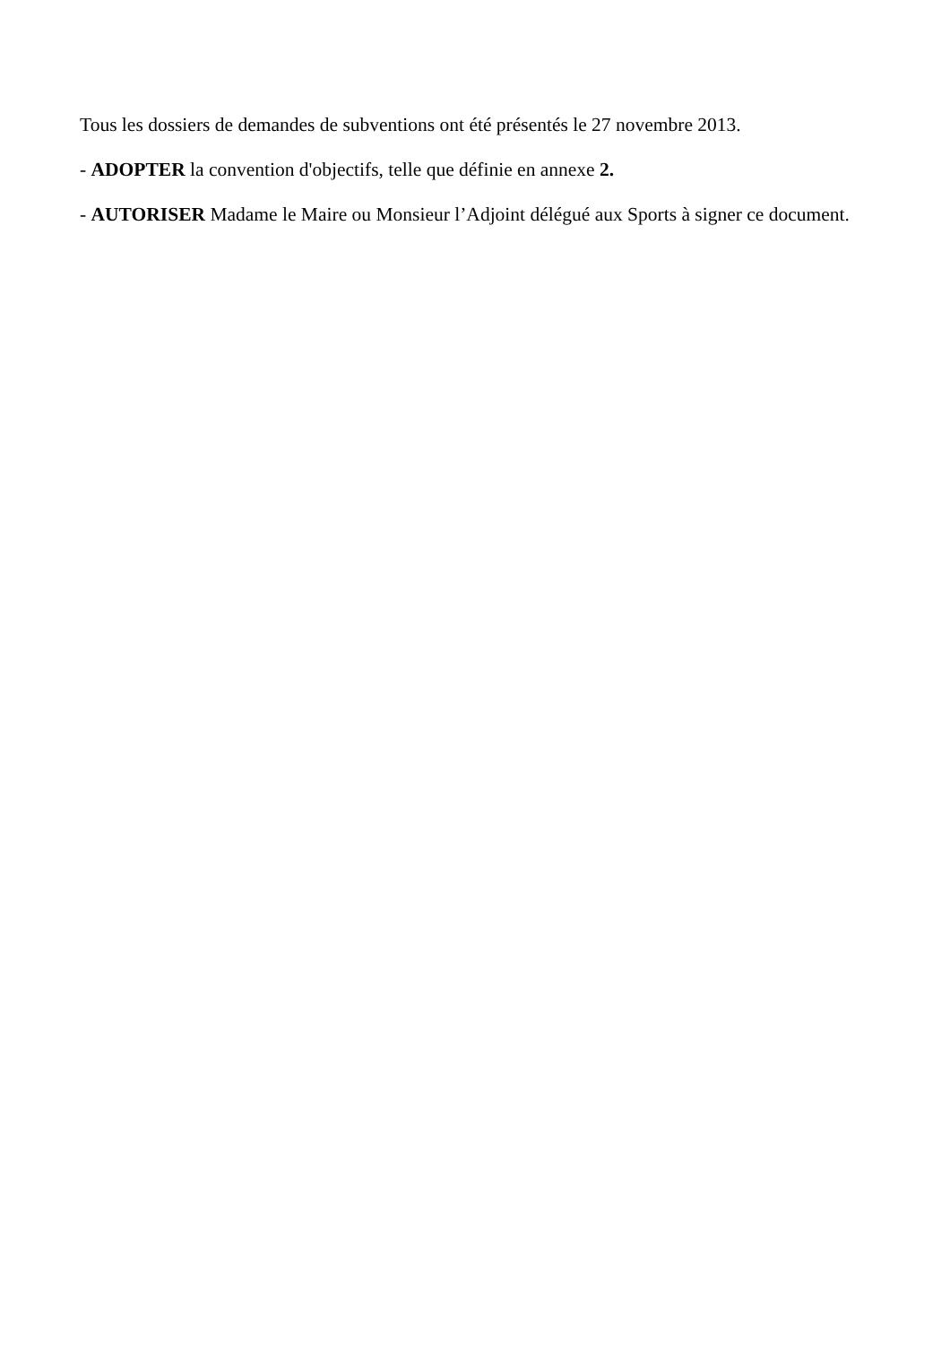Tous les dossiers de demandes de subventions ont été présentés le 27 novembre 2013.
- ADOPTER la convention d'objectifs, telle que définie en annexe 2.
- AUTORISER Madame le Maire ou Monsieur l’Adjoint délégué aux Sports à signer ce document.